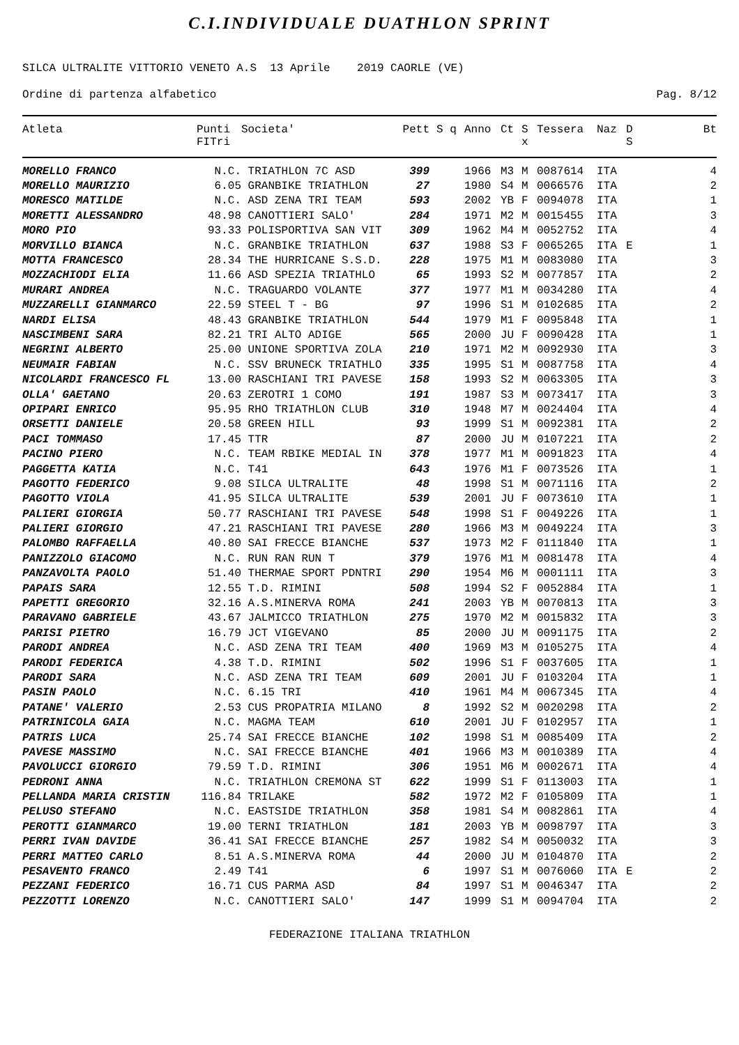C.I.INDIVIDUALE DUATHLON SPRINT
SILCA ULTRALITE VITTORIO VENETO A.S 13 Aprile 2019 CAORLE (VE)
Ordine di partenza alfabetico Pag. 8/12
| Atleta | Punti FITri | Societa' | Pett | S q | Anno | Ct | S x | Tessera | Naz | D S | Bt |
| --- | --- | --- | --- | --- | --- | --- | --- | --- | --- | --- | --- |
| MORELLO FRANCO | N.C. | TRIATHLON 7C ASD | 399 | | 1966 | M3 | M | 0087614 | ITA | | 4 |
| MORELLO MAURIZIO | 6.05 | GRANBIKE TRIATHLON | 27 | | 1980 | S4 | M | 0066576 | ITA | | 2 |
| MORESCO MATILDE | N.C. | ASD ZENA TRI TEAM | 593 | | 2002 | YB | F | 0094078 | ITA | | 1 |
| MORETTI ALESSANDRO | 48.98 | CANOTTIERI SALO' | 284 | | 1971 | M2 | M | 0015455 | ITA | | 3 |
| MORO PIO | 93.33 | POLISPORTIVA SAN VIT | 309 | | 1962 | M4 | M | 0052752 | ITA | | 4 |
| MORVILLO BIANCA | N.C. | GRANBIKE TRIATHLON | 637 | | 1988 | S3 | F | 0065265 | ITA | E | 1 |
| MOTTA FRANCESCO | 28.34 | THE HURRICANE S.S.D. | 228 | | 1975 | M1 | M | 0083080 | ITA | | 3 |
| MOZZACHIODI ELIA | 11.66 | ASD SPEZIA TRIATHLO | 65 | | 1993 | S2 | M | 0077857 | ITA | | 2 |
| MURARI ANDREA | N.C. | TRAGUARDO VOLANTE | 377 | | 1977 | M1 | M | 0034280 | ITA | | 4 |
| MUZZARELLI GIANMARCO | 22.59 | STEEL T - BG | 97 | | 1996 | S1 | M | 0102685 | ITA | | 2 |
| NARDI ELISA | 48.43 | GRANBIKE TRIATHLON | 544 | | 1979 | M1 | F | 0095848 | ITA | | 1 |
| NASCIMBENI SARA | 82.21 | TRI ALTO ADIGE | 565 | | 2000 | JU | F | 0090428 | ITA | | 1 |
| NEGRINI ALBERTO | 25.00 | UNIONE SPORTIVA ZOLA | 210 | | 1971 | M2 | M | 0092930 | ITA | | 3 |
| NEUMAIR FABIAN | N.C. | SSV BRUNECK TRIATHLO | 335 | | 1995 | S1 | M | 0087758 | ITA | | 4 |
| NICOLARDI FRANCESCO FL | 13.00 | RASCHIANI TRI PAVESE | 158 | | 1993 | S2 | M | 0063305 | ITA | | 3 |
| OLLA' GAETANO | 20.63 | ZEROTRI 1 COMO | 191 | | 1987 | S3 | M | 0073417 | ITA | | 3 |
| OPIPARI ENRICO | 95.95 | RHO TRIATHLON CLUB | 310 | | 1948 | M7 | M | 0024404 | ITA | | 4 |
| ORSETTI DANIELE | 20.58 | GREEN HILL | 93 | | 1999 | S1 | M | 0092381 | ITA | | 2 |
| PACI TOMMASO | 17.45 | TTR | 87 | | 2000 | JU | M | 0107221 | ITA | | 2 |
| PACINO PIERO | N.C. | TEAM RBIKE MEDIAL IN | 378 | | 1977 | M1 | M | 0091823 | ITA | | 4 |
| PAGGETTA KATIA | N.C. | T41 | 643 | | 1976 | M1 | F | 0073526 | ITA | | 1 |
| PAGOTTO FEDERICO | 9.08 | SILCA ULTRALITE | 48 | | 1998 | S1 | M | 0071116 | ITA | | 2 |
| PAGOTTO VIOLA | 41.95 | SILCA ULTRALITE | 539 | | 2001 | JU | F | 0073610 | ITA | | 1 |
| PALIERI GIORGIA | 50.77 | RASCHIANI TRI PAVESE | 548 | | 1998 | S1 | F | 0049226 | ITA | | 1 |
| PALIERI GIORGIO | 47.21 | RASCHIANI TRI PAVESE | 280 | | 1966 | M3 | M | 0049224 | ITA | | 3 |
| PALOMBO RAFFAELLA | 40.80 | SAI FRECCE BIANCHE | 537 | | 1973 | M2 | F | 0111840 | ITA | | 1 |
| PANIZZOLO GIACOMO | N.C. | RUN RAN RUN T | 379 | | 1976 | M1 | M | 0081478 | ITA | | 4 |
| PANZAVOLTA PAOLO | 51.40 | THERMAE SPORT PDNTRI | 290 | | 1954 | M6 | M | 0001111 | ITA | | 3 |
| PAPAIS SARA | 12.55 | T.D. RIMINI | 508 | | 1994 | S2 | F | 0052884 | ITA | | 1 |
| PAPETTI GREGORIO | 32.16 | A.S.MINERVA ROMA | 241 | | 2003 | YB | M | 0070813 | ITA | | 3 |
| PARAVANO GABRIELE | 43.67 | JALMICCO TRIATHLON | 275 | | 1970 | M2 | M | 0015832 | ITA | | 3 |
| PARISI PIETRO | 16.79 | JCT VIGEVANO | 85 | | 2000 | JU | M | 0091175 | ITA | | 2 |
| PARODI ANDREA | N.C. | ASD ZENA TRI TEAM | 400 | | 1969 | M3 | M | 0105275 | ITA | | 4 |
| PARODI FEDERICA | 4.38 | T.D. RIMINI | 502 | | 1996 | S1 | F | 0037605 | ITA | | 1 |
| PARODI SARA | N.C. | ASD ZENA TRI TEAM | 609 | | 2001 | JU | F | 0103204 | ITA | | 1 |
| PASIN PAOLO | N.C. | 6.15 TRI | 410 | | 1961 | M4 | M | 0067345 | ITA | | 4 |
| PATANE' VALERIO | 2.53 | CUS PROPATRIA MILANO | 8 | | 1992 | S2 | M | 0020298 | ITA | | 2 |
| PATRINICOLA GAIA | N.C. | MAGMA TEAM | 610 | | 2001 | JU | F | 0102957 | ITA | | 1 |
| PATRIS LUCA | 25.74 | SAI FRECCE BIANCHE | 102 | | 1998 | S1 | M | 0085409 | ITA | | 2 |
| PAVESE MASSIMO | N.C. | SAI FRECCE BIANCHE | 401 | | 1966 | M3 | M | 0010389 | ITA | | 4 |
| PAVOLUCCI GIORGIO | 79.59 | T.D. RIMINI | 306 | | 1951 | M6 | M | 0002671 | ITA | | 4 |
| PEDRONI ANNA | N.C. | TRIATHLON CREMONA ST | 622 | | 1999 | S1 | F | 0113003 | ITA | | 1 |
| PELLANDA MARIA CRISTIN | 116.84 | TRILAKE | 582 | | 1972 | M2 | F | 0105809 | ITA | | 1 |
| PELUSO STEFANO | N.C. | EASTSIDE TRIATHLON | 358 | | 1981 | S4 | M | 0082861 | ITA | | 4 |
| PEROTTI GIANMARCO | 19.00 | TERNI TRIATHLON | 181 | | 2003 | YB | M | 0098797 | ITA | | 3 |
| PERRI IVAN DAVIDE | 36.41 | SAI FRECCE BIANCHE | 257 | | 1982 | S4 | M | 0050032 | ITA | | 3 |
| PERRI MATTEO CARLO | 8.51 | A.S.MINERVA ROMA | 44 | | 2000 | JU | M | 0104870 | ITA | | 2 |
| PESAVENTO FRANCO | 2.49 | T41 | 6 | | 1997 | S1 | M | 0076060 | ITA | E | 2 |
| PEZZANI FEDERICO | 16.71 | CUS PARMA ASD | 84 | | 1997 | S1 | M | 0046347 | ITA | | 2 |
| PEZZOTTI LORENZO | N.C. | CANOTTIERI SALO' | 147 | | 1999 | S1 | M | 0094704 | ITA | | 2 |
FEDERAZIONE ITALIANA TRIATHLON